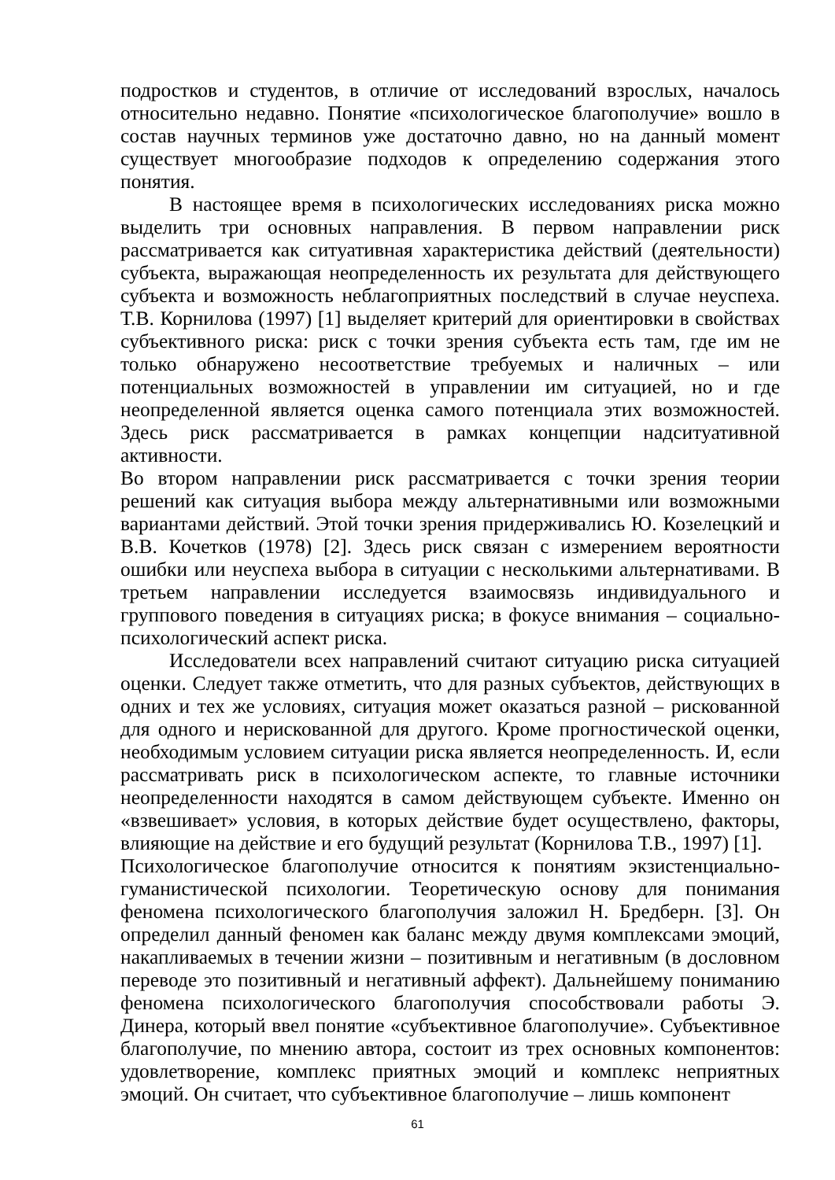подростков и студентов, в отличие от исследований взрослых, началось относительно недавно. Понятие «психологическое благополучие» вошло в состав научных терминов уже достаточно давно, но на данный момент существует многообразие подходов к определению содержания этого понятия.
В настоящее время в психологических исследованиях риска можно выделить три основных направления. В первом направлении риск рассматривается как ситуативная характеристика действий (деятельности) субъекта, выражающая неопределенность их результата для действующего субъекта и возможность неблагоприятных последствий в случае неуспеха. Т.В. Корнилова (1997) [1] выделяет критерий для ориентировки в свойствах субъективного риска: риск с точки зрения субъекта есть там, где им не только обнаружено несоответствие требуемых и наличных – или потенциальных возможностей в управлении им ситуацией, но и где неопределенной является оценка самого потенциала этих возможностей. Здесь риск рассматривается в рамках концепции надситуативной активности.
Во втором направлении риск рассматривается с точки зрения теории решений как ситуация выбора между альтернативными или возможными вариантами действий. Этой точки зрения придерживались Ю. Козелецкий и В.В. Кочетков (1978) [2]. Здесь риск связан с измерением вероятности ошибки или неуспеха выбора в ситуации с несколькими альтернативами. В третьем направлении исследуется взаимосвязь индивидуального и группового поведения в ситуациях риска; в фокусе внимания – социально-психологический аспект риска.
Исследователи всех направлений считают ситуацию риска ситуацией оценки. Следует также отметить, что для разных субъектов, действующих в одних и тех же условиях, ситуация может оказаться разной – рискованной для одного и нерискованной для другого. Кроме прогностической оценки, необходимым условием ситуации риска является неопределенность. И, если рассматривать риск в психологическом аспекте, то главные источники неопределенности находятся в самом действующем субъекте. Именно он «взвешивает» условия, в которых действие будет осуществлено, факторы, влияющие на действие и его будущий результат (Корнилова Т.В., 1997) [1].
Психологическое благополучие относится к понятиям экзистенциально-гуманистической психологии. Теоретическую основу для понимания феномена психологического благополучия заложил Н. Бредберн. [3]. Он определил данный феномен как баланс между двумя комплексами эмоций, накапливаемых в течении жизни – позитивным и негативным (в дословном переводе это позитивный и негативный аффект). Дальнейшему пониманию феномена психологического благополучия способствовали работы Э. Динера, который ввел понятие «субъективное благополучие». Субъективное благополучие, по мнению автора, состоит из трех основных компонентов: удовлетворение, комплекс приятных эмоций и комплекс неприятных эмоций. Он считает, что субъективное благополучие – лишь компонент
61